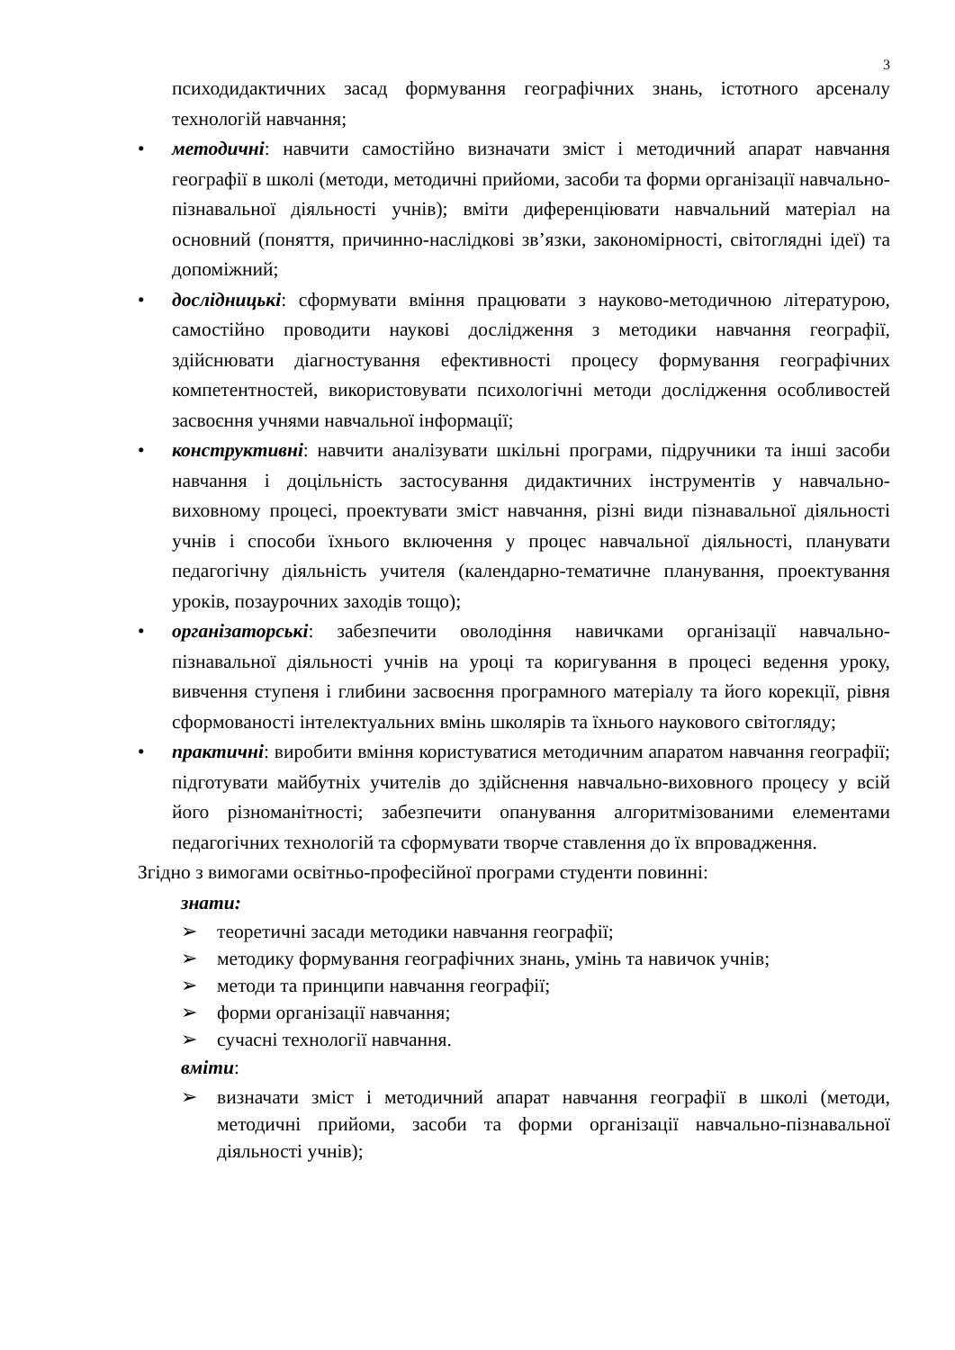3
психодидактичних засад формування географічних знань, істотного арсеналу технологій навчання;
• методичні: навчити самостійно визначати зміст і методичний апарат навчання географії в школі (методи, методичні прийоми, засоби та форми організації навчально-пізнавальної діяльності учнів); вміти диференціювати навчальний матеріал на основний (поняття, причинно-наслідкові зв’язки, закономірності, світоглядні ідеї) та допоміжний;
• дослідницькі: сформувати вміння працювати з науково-методичною літературою, самостійно проводити наукові дослідження з методики навчання географії, здійснювати діагностування ефективності процесу формування географічних компетентностей, використовувати психологічні методи дослідження особливостей засвоєння учнями навчальної інформації;
• конструктивні: навчити аналізувати шкільні програми, підручники та інші засоби навчання і доцільність застосування дидактичних інструментів у навчально-виховному процесі, проектувати зміст навчання, різні види пізнавальної діяльності учнів і способи їхнього включення у процес навчальної діяльності, планувати педагогічну діяльність учителя (календарно-тематичне планування, проектування уроків, позаурочних заходів тощо);
• організаторські: забезпечити оволодіння навичками організації навчально-пізнавальної діяльності учнів на уроці та коригування в процесі ведення уроку, вивчення ступеня і глибини засвоєння програмного матеріалу та його корекції, рівня сформованості інтелектуальних вмінь школярів та їхнього наукового світогляду;
• практичні: виробити вміння користуватися методичним апаратом навчання географії; підготувати майбутніх учителів до здійснення навчально-виховного процесу у всій його різноманітності; забезпечити опанування алгоритмізованими елементами педагогічних технологій та сформувати творче ставлення до їх впровадження.
Згідно з вимогами освітньо-професійної програми студенти повинні:
знати:
➢ теоретичні засади методики навчання географії;
➢ методику формування географічних знань, умінь та навичок учнів;
➢ методи та принципи навчання географії;
➢ форми організації навчання;
➢ сучасні технології навчання.
вміти:
➢ визначати зміст і методичний апарат навчання географії в школі (методи, методичні прийоми, засоби та форми організації навчально-пізнавальної діяльності учнів);